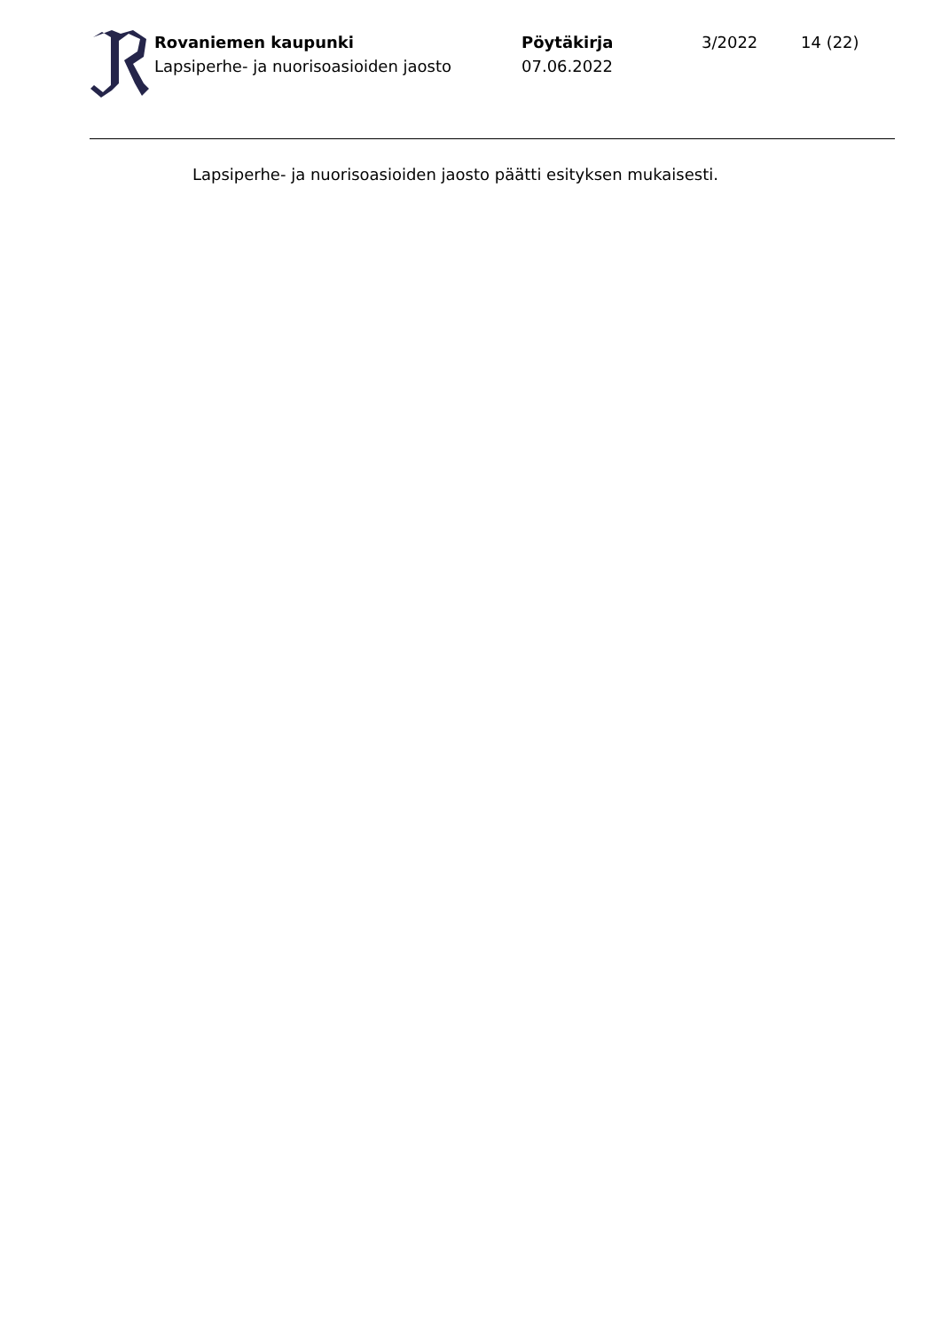Rovaniemen kaupunki
Lapsiperhe- ja nuorisoasioiden jaosto
Pöytäkirja
07.06.2022
3/2022 14 (22)
Lapsiperhe- ja nuorisoasioiden jaosto päätti esityksen mukaisesti.